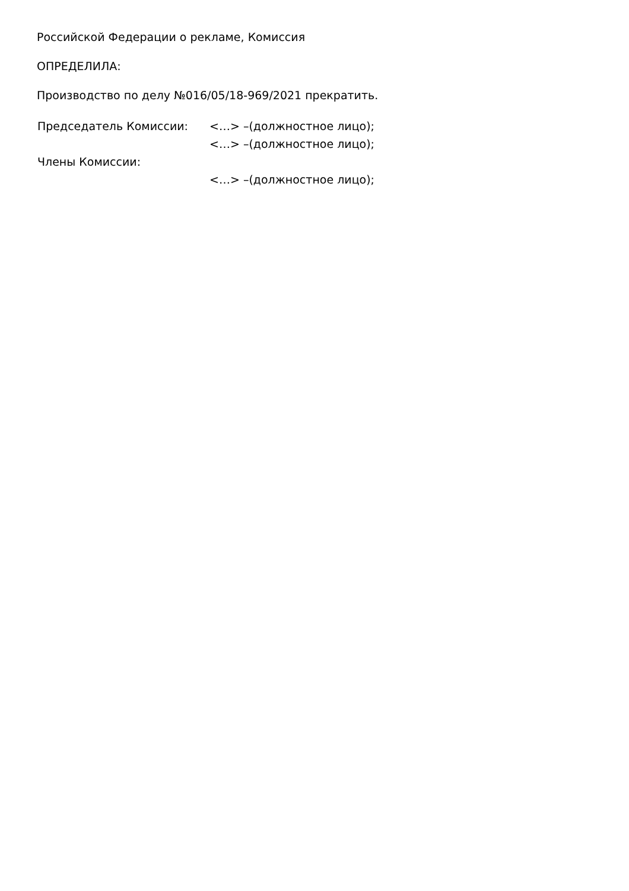Российской Федерации о рекламе, Комиссия
ОПРЕДЕЛИЛА:
Производство по делу №016/05/18-969/2021 прекратить.
| Председатель Комиссии: | <…> –(должностное лицо); |
| | <…> –(должностное лицо); |
| Члены Комиссии: | |
| | <…> –(должностное лицо); |